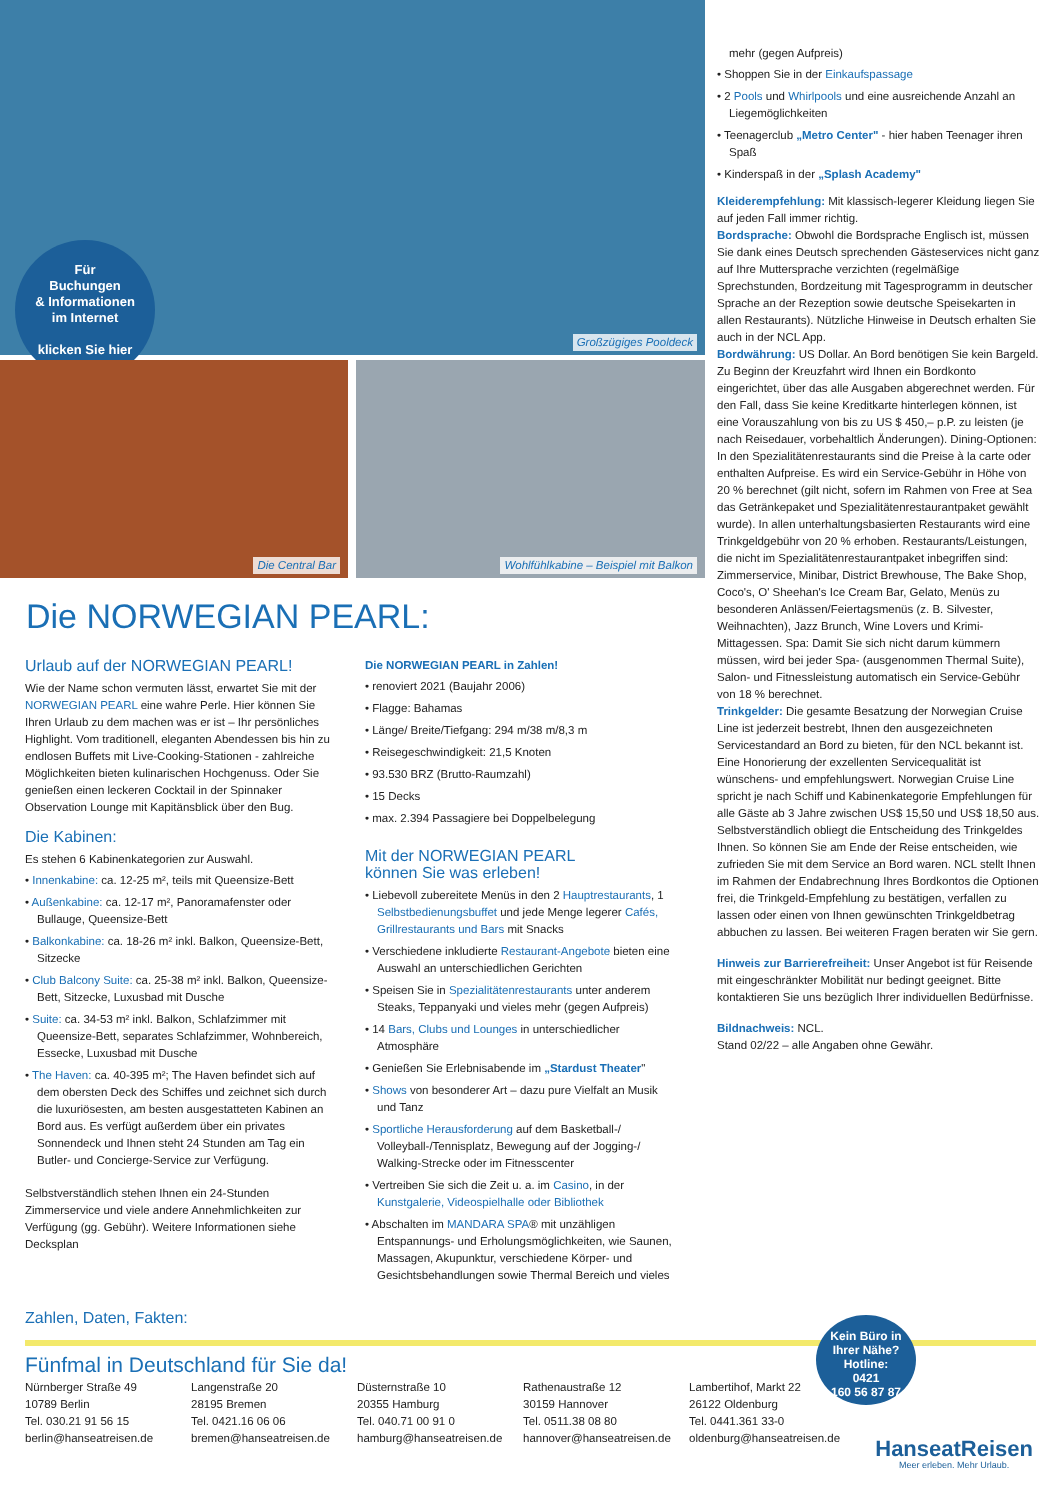Für
Buchungen
& Informationen
im Internet
klicken Sie hier
Großzügiges Pooldeck
Die Central Bar
Wohlfühlkabine – Beispiel mit Balkon
Die NORWEGIAN PEARL:
Urlaub auf der NORWEGIAN PEARL!
Wie der Name schon vermuten lässt, erwartet Sie mit der NORWEGIAN PEARL eine wahre Perle. Hier können Sie Ihren Urlaub zu dem machen was er ist – Ihr persönliches Highlight. Vom traditionell, eleganten Abendessen bis hin zu endlosen Buffets mit Live-Cooking-Stationen - zahlreiche Möglichkeiten bieten kulinarischen Hochgenuss. Oder Sie genießen einen leckeren Cocktail in der Spinnaker Observation Lounge mit Kapitänsblick über den Bug.
Die Kabinen:
Es stehen 6 Kabinenkategorien zur Auswahl.
• Innenkabine: ca. 12-25 m², teils mit Queensize-Bett
• Außenkabine: ca. 12-17 m², Panoramafenster oder Bullauge, Queensize-Bett
• Balkonkabine: ca. 18-26 m² inkl. Balkon, Queensize-Bett, Sitzecke
• Club Balcony Suite: ca. 25-38 m² inkl. Balkon, Queensize-Bett, Sitzecke, Luxusbad mit Dusche
• Suite: ca. 34-53 m² inkl. Balkon, Schlafzimmer mit Queensize-Bett, separates Schlafzimmer, Wohnbereich, Essecke, Luxusbad mit Dusche
• The Haven: ca. 40-395 m²; The Haven befindet sich auf dem obersten Deck des Schiffes und zeichnet sich durch die luxuriösesten, am besten ausgestatteten Kabinen an Bord aus. Es verfügt außerdem über ein privates Sonnendeck und Ihnen steht 24 Stunden am Tag ein Butler- und Concierge-Service zur Verfügung.
Selbstverständlich stehen Ihnen ein 24-Stunden Zimmerservice und viele andere Annehmlichkeiten zur Verfügung (gg. Gebühr). Weitere Informationen siehe Decksplan
Die NORWEGIAN PEARL in Zahlen!
• renoviert 2021 (Baujahr 2006)
• Flagge: Bahamas
• Länge/ Breite/Tiefgang: 294 m/38 m/8,3 m
• Reisegeschwindigkeit: 21,5 Knoten
• 93.530 BRZ (Brutto-Raumzahl)
• 15 Decks
• max. 2.394 Passagiere bei Doppelbelegung
Mit der NORWEGIAN PEARL
können Sie was erleben!
• Liebevoll zubereitete Menüs in den 2 Hauptrestaurants, 1 Selbstbedienungsbuffet und jede Menge legerer Cafés, Grillrestaurants und Bars mit Snacks
• Verschiedene inkludierte Restaurant-Angebote bieten eine Auswahl an unterschiedlichen Gerichten
• Speisen Sie in Spezialitätenrestaurants unter anderem Steaks, Teppanyaki und vieles mehr (gegen Aufpreis)
• 14 Bars, Clubs und Lounges in unterschiedlicher Atmosphäre
• Genießen Sie Erlebnisabende im „Stardust Theater"
• Shows von besonderer Art – dazu pure Vielfalt an Musik und Tanz
• Sportliche Herausforderung auf dem Basketball-/ Volleyball-/Tennisplatz, Bewegung auf der Jogging-/ Walking-Strecke oder im Fitnesscenter
• Vertreiben Sie sich die Zeit u. a. im Casino, in der Kunstgalerie, Videospielhalle oder Bibliothek
• Abschalten im MANDARA SPA® mit unzähligen Entspannungs- und Erholungsmöglichkeiten, wie Saunen, Massagen, Akupunktur, verschiedene Körper- und Gesichtsbehandlungen sowie Thermal Bereich und vieles
mehr (gegen Aufpreis)
• Shoppen Sie in der Einkaufspassage
• 2 Pools und Whirlpools und eine ausreichende Anzahl an Liegemöglichkeiten
• Teenagerclub „Metro Center" - hier haben Teenager ihren Spaß
• Kinderspaß in der „Splash Academy"
Kleiderempfehlung: Mit klassisch-legerer Kleidung liegen Sie auf jeden Fall immer richtig.
Bordsprache: Obwohl die Bordsprache Englisch ist, müssen Sie dank eines Deutsch sprechenden Gästeservices nicht ganz auf Ihre Muttersprache verzichten (regelmäßige Sprechstunden, Bordzeitung mit Tagesprogramm in deutscher Sprache an der Rezeption sowie deutsche Speisekarten in allen Restaurants). Nützliche Hinweise in Deutsch erhalten Sie auch in der NCL App.
Bordwährung: US Dollar. An Bord benötigen Sie kein Bargeld. Zu Beginn der Kreuzfahrt wird Ihnen ein Bordkonto eingerichtet, über das alle Ausgaben abgerechnet werden. Für den Fall, dass Sie keine Kreditkarte hinterlegen können, ist eine Vorauszahlung von bis zu US $ 450,– p.P. zu leisten (je nach Reisedauer, vorbehaltlich Änderungen). Dining-Optionen: In den Spezialitätenrestaurants sind die Preise à la carte oder enthalten Aufpreise. Es wird ein Service-Gebühr in Höhe von 20 % berechnet (gilt nicht, sofern im Rahmen von Free at Sea das Getränkepaket und Spezialitätenrestaurantpaket gewählt wurde). In allen unterhaltungsbasierten Restaurants wird eine Trinkgeldgebühr von 20 % erhoben. Restaurants/Leistungen, die nicht im Spezialitätenrestaurantpaket inbegriffen sind: Zimmerservice, Minibar, District Brewhouse, The Bake Shop, Coco's, O' Sheehan's Ice Cream Bar, Gelato, Menüs zu besonderen Anlässen/Feiertagsmenüs (z. B. Silvester, Weihnachten), Jazz Brunch, Wine Lovers und Krimi-Mittagessen. Spa: Damit Sie sich nicht darum kümmern müssen, wird bei jeder Spa- (ausgenommen Thermal Suite), Salon- und Fitnessleistung automatisch ein Service-Gebühr von 18 % berechnet.
Trinkgelder: Die gesamte Besatzung der Norwegian Cruise Line ist jederzeit bestrebt, Ihnen den ausgezeichneten Servicestandard an Bord zu bieten, für den NCL bekannt ist. Eine Honorierung der exzellenten Servicequalität ist wünschens- und empfehlungswert. Norwegian Cruise Line spricht je nach Schiff und Kabinenkategorie Empfehlungen für alle Gäste ab 3 Jahre zwischen US$ 15,50 und US$ 18,50 aus. Selbstverständlich obliegt die Entscheidung des Trinkgeldes Ihnen. So können Sie am Ende der Reise entscheiden, wie zufrieden Sie mit dem Service an Bord waren. NCL stellt Ihnen im Rahmen der Endabrechnung Ihres Bordkontos die Optionen frei, die Trinkgeld-Empfehlung zu bestätigen, verfallen zu lassen oder einen von Ihnen gewünschten Trinkgeldbetrag abbuchen zu lassen. Bei weiteren Fragen beraten wir Sie gern.
Hinweis zur Barrierefreiheit: Unser Angebot ist für Reisende mit eingeschränkter Mobilität nur bedingt geeignet. Bitte kontaktieren Sie uns bezüglich Ihrer individuellen Bedürfnisse.
Bildnachweis: NCL.
Stand 02/22 – alle Angaben ohne Gewähr.
Zahlen, Daten, Fakten:
Fünfmal in Deutschland für Sie da!
Nürnberger Straße 49
10789 Berlin
Tel. 030.21 91 56 15
berlin@hanseatreisen.de
Langenstraße 20
28195 Bremen
Tel. 0421.16 06 06
bremen@hanseatreisen.de
Düsternstraße 10
20355 Hamburg
Tel. 040.71 00 91 0
hamburg@hanseatreisen.de
Rathenaustraße 12
30159 Hannover
Tel. 0511.38 08 80
hannover@hanseatreisen.de
Lambertihof, Markt 22
26122 Oldenburg
Tel. 0441.361 33-0
oldenburg@hanseatreisen.de
Kein Büro in Ihrer Nähe?
Hotline:
0421
160 56 87 87
HanseatReisen
Meer erleben. Mehr Urlaub.